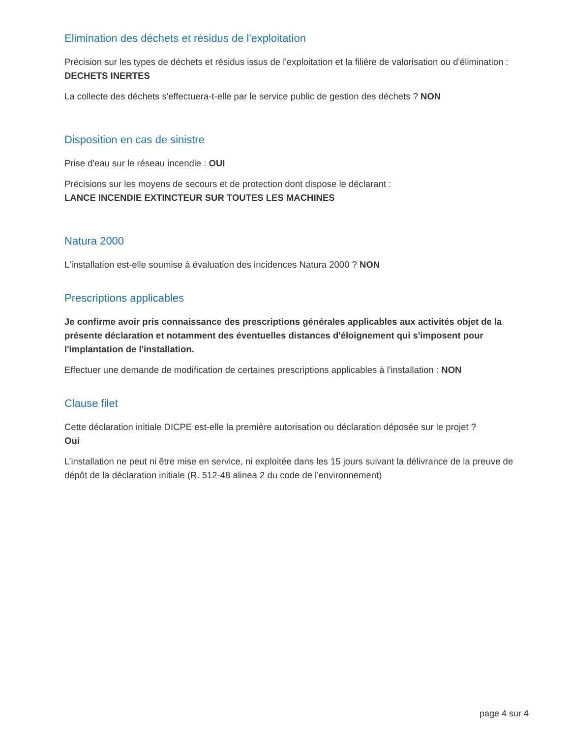Elimination des déchets et résidus de l'exploitation
Précision sur les types de déchets et résidus issus de l'exploitation et la filière de valorisation ou d'élimination :
DECHETS INERTES
La collecte des déchets s'effectuera-t-elle par le service public de gestion des déchets ? NON
Disposition en cas de sinistre
Prise d'eau sur le réseau incendie : OUI
Précisions sur les moyens de secours et de protection dont dispose le déclarant :
LANCE INCENDIE EXTINCTEUR SUR TOUTES LES MACHINES
Natura 2000
L'installation est-elle soumise à évaluation des incidences Natura 2000 ? NON
Prescriptions applicables
Je confirme avoir pris connaissance des prescriptions générales applicables aux activités objet de la présente déclaration et notamment des éventuelles distances d'éloignement qui s'imposent pour l'implantation de l'installation.
Effectuer une demande de modification de certaines prescriptions applicables à l'installation : NON
Clause filet
Cette déclaration initiale DICPE est-elle la première autorisation ou déclaration déposée sur le projet ?
Oui
L’installation ne peut ni être mise en service, ni exploitée dans les 15 jours suivant la délivrance de la preuve de dépôt de la déclaration initiale (R. 512-48 alinea 2 du code de l'environnement)
page 4 sur 4